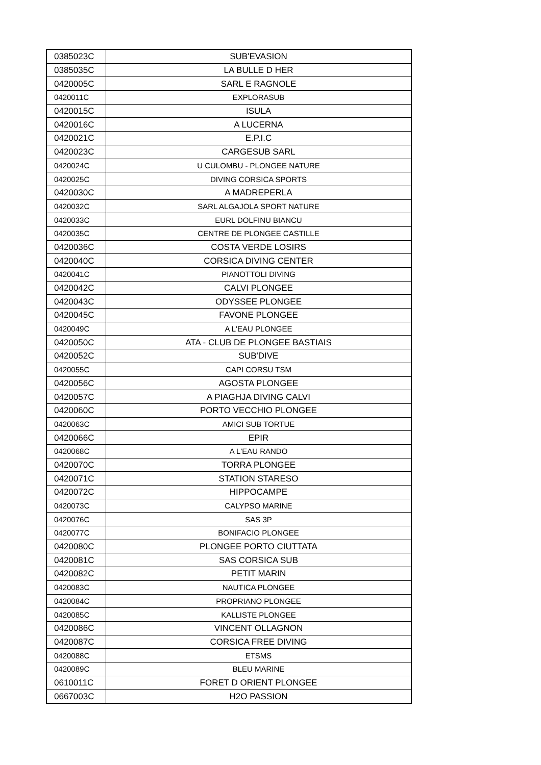| 0385023C | SUB'EVASION |
| 0385035C | LA BULLE D HER |
| 0420005C | SARL E RAGNOLE |
| 0420011C | EXPLORASUB |
| 0420015C | ISULA |
| 0420016C | A LUCERNA |
| 0420021C | E.P.I.C |
| 0420023C | CARGESUB SARL |
| 0420024C | U CULOMBU - PLONGEE NATURE |
| 0420025C | DIVING CORSICA SPORTS |
| 0420030C | A MADREPERLA |
| 0420032C | SARL ALGAJOLA SPORT NATURE |
| 0420033C | EURL DOLFINU BIANCU |
| 0420035C | CENTRE DE PLONGEE CASTILLE |
| 0420036C | COSTA VERDE LOSIRS |
| 0420040C | CORSICA DIVING CENTER |
| 0420041C | PIANOTTOLI DIVING |
| 0420042C | CALVI PLONGEE |
| 0420043C | ODYSSEE PLONGEE |
| 0420045C | FAVONE PLONGEE |
| 0420049C | A L'EAU PLONGEE |
| 0420050C | ATA - CLUB DE PLONGEE BASTIAIS |
| 0420052C | SUB'DIVE |
| 0420055C | CAPI CORSU TSM |
| 0420056C | AGOSTA PLONGEE |
| 0420057C | A PIAGHJA DIVING CALVI |
| 0420060C | PORTO VECCHIO PLONGEE |
| 0420063C | AMICI SUB TORTUE |
| 0420066C | EPIR |
| 0420068C | A L'EAU RANDO |
| 0420070C | TORRA PLONGEE |
| 0420071C | STATION STARESO |
| 0420072C | HIPPOCAMPE |
| 0420073C | CALYPSO MARINE |
| 0420076C | SAS 3P |
| 0420077C | BONIFACIO PLONGEE |
| 0420080C | PLONGEE PORTO CIUTTATA |
| 0420081C | SAS CORSICA SUB |
| 0420082C | PETIT MARIN |
| 0420083C | NAUTICA PLONGEE |
| 0420084C | PROPRIANO PLONGEE |
| 0420085C | KALLISTE PLONGEE |
| 0420086C | VINCENT OLLAGNON |
| 0420087C | CORSICA FREE DIVING |
| 0420088C | ETSMS |
| 0420089C | BLEU MARINE |
| 0610011C | FORET D ORIENT PLONGEE |
| 0667003C | H2O PASSION |